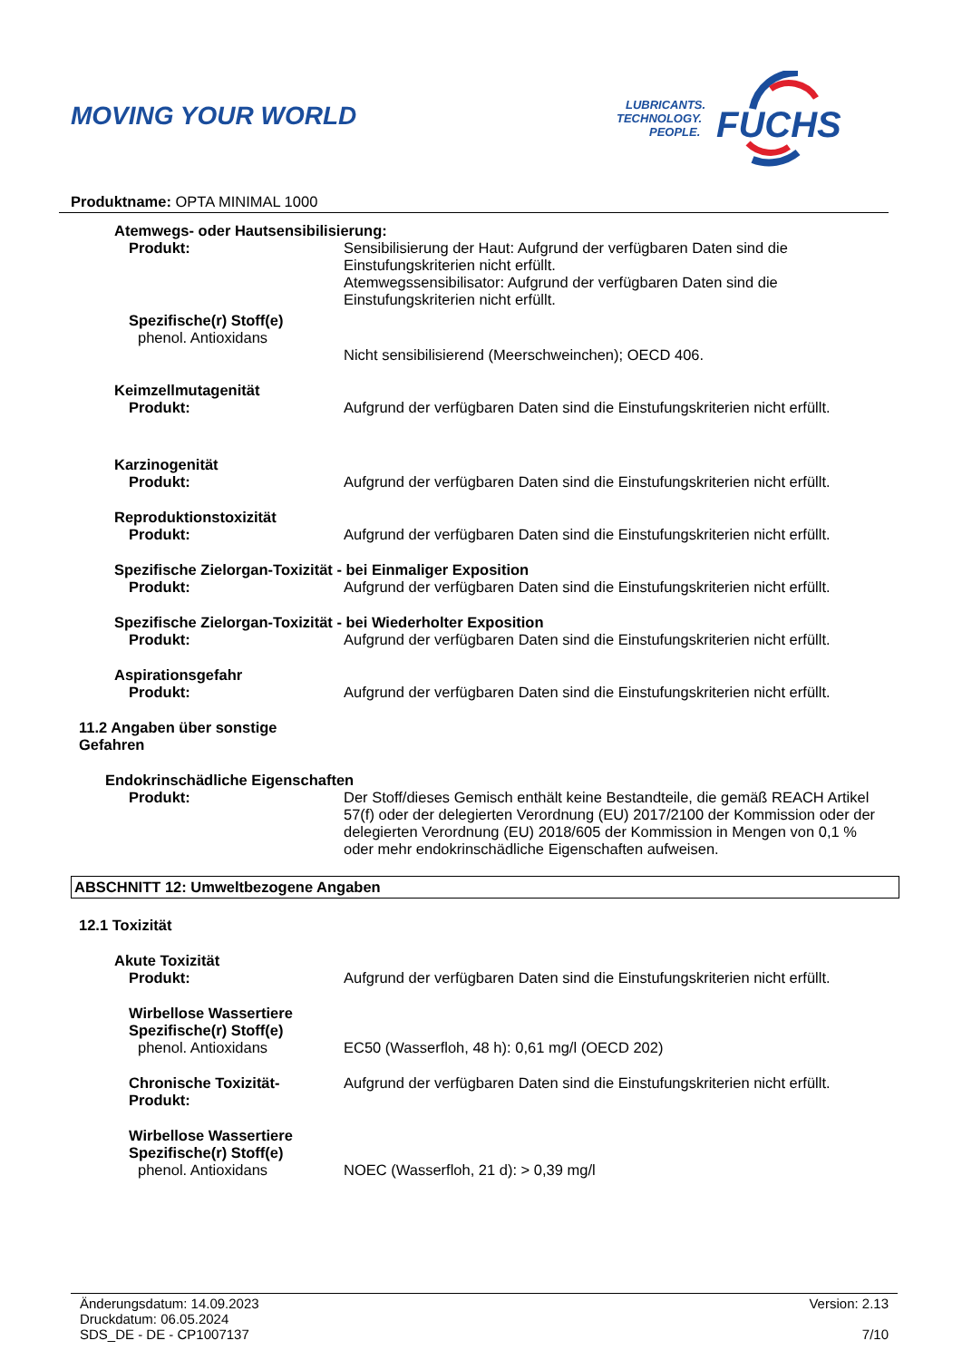MOVING YOUR WORLD
LUBRICANTS.
TECHNOLOGY.
PEOPLE.
FUCHS
Produktname: OPTA MINIMAL 1000
Atemwegs- oder Hautsensibilisierung:
Produkt: Sensibilisierung der Haut: Aufgrund der verfügbaren Daten sind die Einstufungskriterien nicht erfüllt.
Atemwegssensibilisator: Aufgrund der verfügbaren Daten sind die Einstufungskriterien nicht erfüllt.
Spezifische(r) Stoff(e)
phenol. Antioxidans
Nicht sensibilisierend (Meerschweinchen); OECD 406.
Keimzellmutagenität
Produkt: Aufgrund der verfügbaren Daten sind die Einstufungskriterien nicht erfüllt.
Karzinogenität
Produkt: Aufgrund der verfügbaren Daten sind die Einstufungskriterien nicht erfüllt.
Reproduktionstoxizität
Produkt: Aufgrund der verfügbaren Daten sind die Einstufungskriterien nicht erfüllt.
Spezifische Zielorgan-Toxizität - bei Einmaliger Exposition
Produkt: Aufgrund der verfügbaren Daten sind die Einstufungskriterien nicht erfüllt.
Spezifische Zielorgan-Toxizität - bei Wiederholter Exposition
Produkt: Aufgrund der verfügbaren Daten sind die Einstufungskriterien nicht erfüllt.
Aspirationsgefahr
Produkt: Aufgrund der verfügbaren Daten sind die Einstufungskriterien nicht erfüllt.
11.2 Angaben über sonstige
Gefahren
Endokrinschädliche Eigenschaften
Produkt: Der Stoff/dieses Gemisch enthält keine Bestandteile, die gemäß REACH Artikel 57(f) oder der delegierten Verordnung (EU) 2017/2100 der Kommission oder der delegierten Verordnung (EU) 2018/605 der Kommission in Mengen von 0,1 % oder mehr endokrinschädliche Eigenschaften aufweisen.
ABSCHNITT 12: Umweltbezogene Angaben
12.1 Toxizität
Akute Toxizität
Produkt: Aufgrund der verfügbaren Daten sind die Einstufungskriterien nicht erfüllt.
Wirbellose Wassertiere
Spezifische(r) Stoff(e)
phenol. Antioxidans EC50 (Wasserfloh, 48 h): 0,61 mg/l (OECD 202)
Chronische Toxizität-
Produkt:
Aufgrund der verfügbaren Daten sind die Einstufungskriterien nicht erfüllt.
Wirbellose Wassertiere
Spezifische(r) Stoff(e)
phenol. Antioxidans NOEC (Wasserfloh, 21 d): > 0,39 mg/l
Änderungsdatum: 14.09.2023 Version: 2.13
Druckdatum: 06.05.2024
SDS_DE - DE - CP1007137 7/10